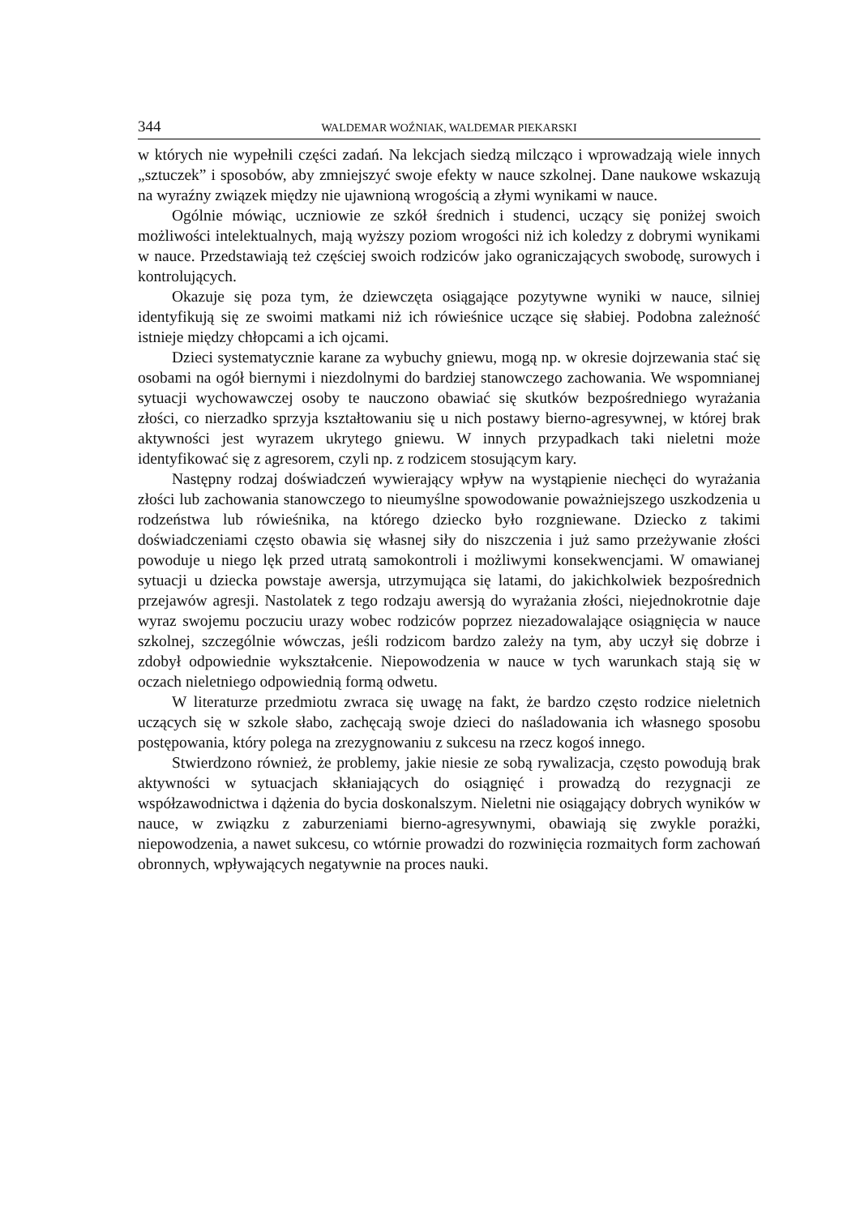344 WALDEMAR WOŹNIAK, WALDEMAR PIEKARSKI
w których nie wypełnili części zadań. Na lekcjach siedzą milcząco i wprowadzają wiele innych „sztuczek” i sposobów, aby zmniejszyć swoje efekty w nauce szkolnej. Dane naukowe wskazują na wyraźny związek między nie ujawnioną wrogością a złymi wynikami w nauce.
Ogólnie mówiąc, uczniowie ze szkół średnich i studenci, uczący się poniżej swoich możliwości intelektualnych, mają wyższy poziom wrogości niż ich koledzy z dobrymi wynikami w nauce. Przedstawiają też częściej swoich rodziców jako ograniczających swobodę, surowych i kontrolujących.
Okazuje się poza tym, że dziewczęta osiągające pozytywne wyniki w nauce, silniej identyfikują się ze swoimi matkami niż ich rówieśnice uczące się słabiej. Podobna zależność istnieje między chłopcami a ich ojcami.
Dzieci systematycznie karane za wybuchy gniewu, mogą np. w okresie dojrzewania stać się osobami na ogół biernymi i niezdolnymi do bardziej stanowczego zachowania. We wspomnianej sytuacji wychowawczej osoby te nauczono obawiać się skutków bezpośredniego wyrażania złości, co nierzadko sprzyja kształtowaniu się u nich postawy bierno-agresywnej, w której brak aktywności jest wyrazem ukrytego gniewu. W innych przypadkach taki nieletni może identyfikować się z agresorem, czyli np. z rodzicem stosującym kary.
Następny rodzaj doświadczeń wywierający wpływ na wystąpienie niechęci do wyrażania złości lub zachowania stanowczego to nieumyślne spowodowanie poważniejszego uszkodzenia u rodzeństwa lub rówieśnika, na którego dziecko było rozgniewane. Dziecko z takimi doświadczeniami często obawia się własnej siły do niszczenia i już samo przeżywanie złości powoduje u niego lęk przed utratą samokontroli i możliwymi konsekwencjami. W omawianej sytuacji u dziecka powstaje awersja, utrzymująca się latami, do jakichkolwiek bezpośrednich przejawów agresji. Nastolatek z tego rodzaju awersją do wyrażania złości, niejednokrotnie daje wyraz swojemu poczuciu urazy wobec rodziców poprzez niezadowalające osiągnięcia w nauce szkolnej, szczególnie wówczas, jeśli rodzicom bardzo zależy na tym, aby uczył się dobrze i zdobył odpowiednie wykształcenie. Niepowodzenia w nauce w tych warunkach stają się w oczach nieletniego odpowiednią formą odwetu.
W literaturze przedmiotu zwraca się uwagę na fakt, że bardzo często rodzice nieletnich uczących się w szkole słabo, zachęcają swoje dzieci do naśladowania ich własnego sposobu postępowania, który polega na zrezygnowaniu z sukcesu na rzecz kogoś innego.
Stwierdzono również, że problemy, jakie niesie ze sobą rywalizacja, często powodują brak aktywności w sytuacjach skłaniających do osiągnięć i prowadzą do rezygnacji ze współzawodnictwa i dążenia do bycia doskonalszym. Nieletni nie osiągający dobrych wyników w nauce, w związku z zaburzeniami bierno-agresywnymi, obawiają się zwykle porażki, niepowodzenia, a nawet sukcesu, co wtórnie prowadzi do rozwinięcia rozmaitych form zachowań obronnych, wpływających negatywnie na proces nauki.